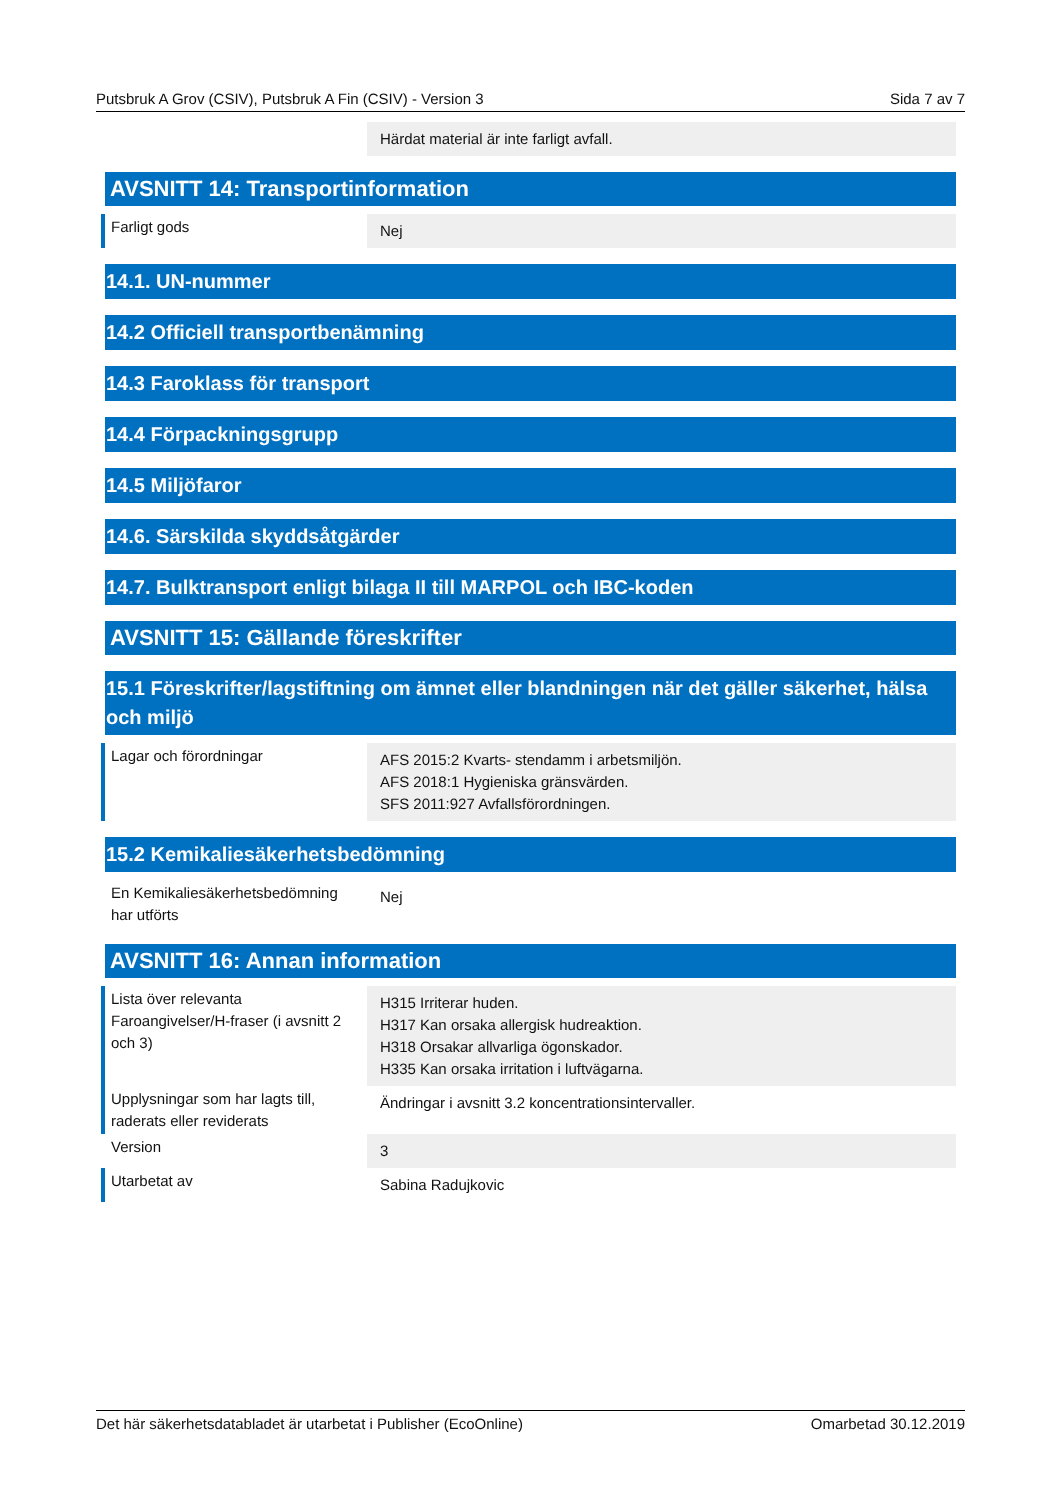Putsbruk A Grov (CSIV), Putsbruk A Fin (CSIV) - Version 3 Sida 7 av 7
Härdat material är inte farligt avfall.
AVSNITT 14: Transportinformation
Farligt gods
Nej
14.1. UN-nummer
14.2 Officiell transportbenämning
14.3 Faroklass för transport
14.4 Förpackningsgrupp
14.5 Miljöfaror
14.6. Särskilda skyddsåtgärder
14.7. Bulktransport enligt bilaga II till MARPOL och IBC-koden
AVSNITT 15: Gällande föreskrifter
15.1 Föreskrifter/lagstiftning om ämnet eller blandningen när det gäller säkerhet, hälsa och miljö
Lagar och förordningar
AFS 2015:2 Kvarts- stendamm i arbetsmiljön.
AFS 2018:1 Hygieniska gränsvärden.
SFS 2011:927 Avfallsförordningen.
15.2 Kemikaliesäkerhetsbedömning
En Kemikaliesäkerhetsbedömning har utförts
Nej
AVSNITT 16: Annan information
Lista över relevanta Faroangivelser/H-fraser (i avsnitt 2 och 3)
H315 Irriterar huden.
H317 Kan orsaka allergisk hudreaktion.
H318 Orsakar allvarliga ögonskador.
H335 Kan orsaka irritation i luftvägarna.
Upplysningar som har lagts till, raderats eller reviderats
Ändringar i avsnitt 3.2 koncentrationsintervaller.
Version
3
Utarbetat av
Sabina Radujkovic
Det här säkerhetsdatabladet är utarbetat i Publisher (EcoOnline) Omarbetad 30.12.2019